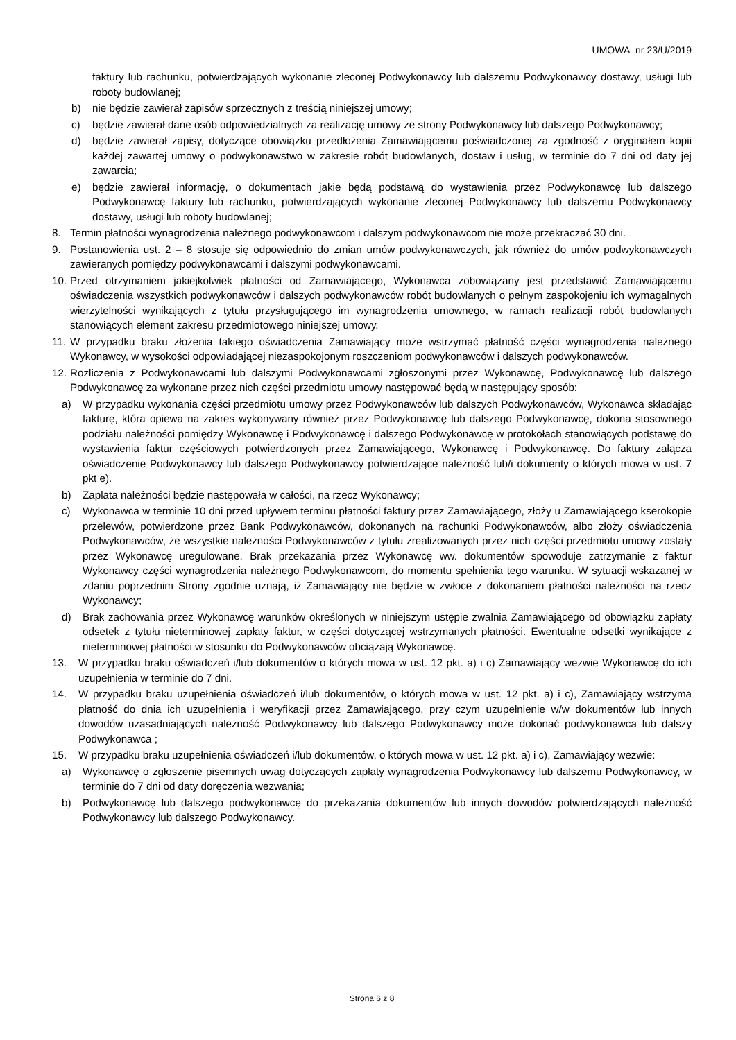UMOWA nr 23/U/2019
faktury lub rachunku, potwierdzających wykonanie zleconej Podwykonawcy lub dalszemu Podwykonawcy dostawy, usługi lub roboty budowlanej;
b) nie będzie zawierał zapisów sprzecznych z treścią niniejszej umowy;
c) będzie zawierał dane osób odpowiedzialnych za realizację umowy ze strony Podwykonawcy lub dalszego Podwykonawcy;
d) będzie zawierał zapisy, dotyczące obowiązku przedłożenia Zamawiającemu poświadczonej za zgodność z oryginałem kopii każdej zawartej umowy o podwykonawstwo w zakresie robót budowlanych, dostaw i usług, w terminie do 7 dni od daty jej zawarcia;
e) będzie zawierał informację, o dokumentach jakie będą podstawą do wystawienia przez Podwykonawcę lub dalszego Podwykonawcę faktury lub rachunku, potwierdzających wykonanie zleconej Podwykonawcy lub dalszemu Podwykonawcy dostawy, usługi lub roboty budowlanej;
8. Termin płatności wynagrodzenia należnego podwykonawcom i dalszym podwykonawcom nie może przekraczać 30 dni.
9. Postanowienia ust. 2 – 8 stosuje się odpowiednio do zmian umów podwykonawczych, jak również do umów podwykonawczych zawieranych pomiędzy podwykonawcami i dalszymi podwykonawcami.
10. Przed otrzymaniem jakiejkolwiek płatności od Zamawiającego, Wykonawca zobowiązany jest przedstawić Zamawiającemu oświadczenia wszystkich podwykonawców i dalszych podwykonawców robót budowlanych o pełnym zaspokojeniu ich wymagalnych wierzytelności wynikających z tytułu przysługującego im wynagrodzenia umownego, w ramach realizacji robót budowlanych stanowiących element zakresu przedmiotowego niniejszej umowy.
11. W przypadku braku złożenia takiego oświadczenia Zamawiający może wstrzymać płatność części wynagrodzenia należnego Wykonawcy, w wysokości odpowiadającej niezaspokojonym roszczeniom podwykonawców i dalszych podwykonawców.
12. Rozliczenia z Podwykonawcami lub dalszymi Podwykonawcami zgłoszonymi przez Wykonawcę, Podwykonawcę lub dalszego Podwykonawcę za wykonane przez nich części przedmiotu umowy następować będą w następujący sposób:
a) W przypadku wykonania części przedmiotu umowy przez Podwykonawców lub dalszych Podwykonawców, Wykonawca składając fakturę, która opiewa na zakres wykonywany również przez Podwykonawcę lub dalszego Podwykonawcę, dokona stosownego podziału należności pomiędzy Wykonawcę i Podwykonawcę i dalszego Podwykonawcę w protokołach stanowiących podstawę do wystawienia faktur częściowych potwierdzonych przez Zamawiającego, Wykonawcę i Podwykonawcę. Do faktury załącza oświadczenie Podwykonawcy lub dalszego Podwykonawcy potwierdzające należność lub/i dokumenty o których mowa w ust. 7 pkt e).
b) Zaplata należności będzie następowała w całości, na rzecz Wykonawcy;
c) Wykonawca w terminie 10 dni przed upływem terminu płatności faktury przez Zamawiającego, złoży u Zamawiającego kserokopie przelewów, potwierdzone przez Bank Podwykonawców, dokonanych na rachunki Podwykonawców, albo złoży oświadczenia Podwykonawców, że wszystkie należności Podwykonawców z tytułu zrealizowanych przez nich części przedmiotu umowy zostały przez Wykonawcę uregulowane. Brak przekazania przez Wykonawcę ww. dokumentów spowoduje zatrzymanie z faktur Wykonawcy części wynagrodzenia należnego Podwykonawcom, do momentu spełnienia tego warunku. W sytuacji wskazanej w zdaniu poprzednim Strony zgodnie uznają, iż Zamawiający nie będzie w zwłoce z dokonaniem płatności należności na rzecz Wykonawcy;
d) Brak zachowania przez Wykonawcę warunków określonych w niniejszym ustępie zwalnia Zamawiającego od obowiązku zapłaty odsetek z tytułu nieterminowej zapłaty faktur, w części dotyczącej wstrzymanych płatności. Ewentualne odsetki wynikające z nieterminowej płatności w stosunku do Podwykonawców obciążają Wykonawcę.
13. W przypadku braku oświadczeń i/lub dokumentów o których mowa w ust. 12 pkt. a) i c) Zamawiający wezwie Wykonawcę do ich uzupełnienia w terminie do 7 dni.
14. W przypadku braku uzupełnienia oświadczeń i/lub dokumentów, o których mowa w ust. 12 pkt. a) i c), Zamawiający wstrzyma płatność do dnia ich uzupełnienia i weryfikacji przez Zamawiającego, przy czym uzupełnienie w/w dokumentów lub innych dowodów uzasadniających należność Podwykonawcy lub dalszego Podwykonawcy może dokonać podwykonawca lub dalszy Podwykonawca ;
15. W przypadku braku uzupełnienia oświadczeń i/lub dokumentów, o których mowa w ust. 12 pkt. a) i c), Zamawiający wezwie:
a) Wykonawcę o zgłoszenie pisemnych uwag dotyczących zapłaty wynagrodzenia Podwykonawcy lub dalszemu Podwykonawcy, w terminie do 7 dni od daty doręczenia wezwania;
b) Podwykonawcę lub dalszego podwykonawcę do przekazania dokumentów lub innych dowodów potwierdzających należność Podwykonawcy lub dalszego Podwykonawcy.
Strona 6 z 8